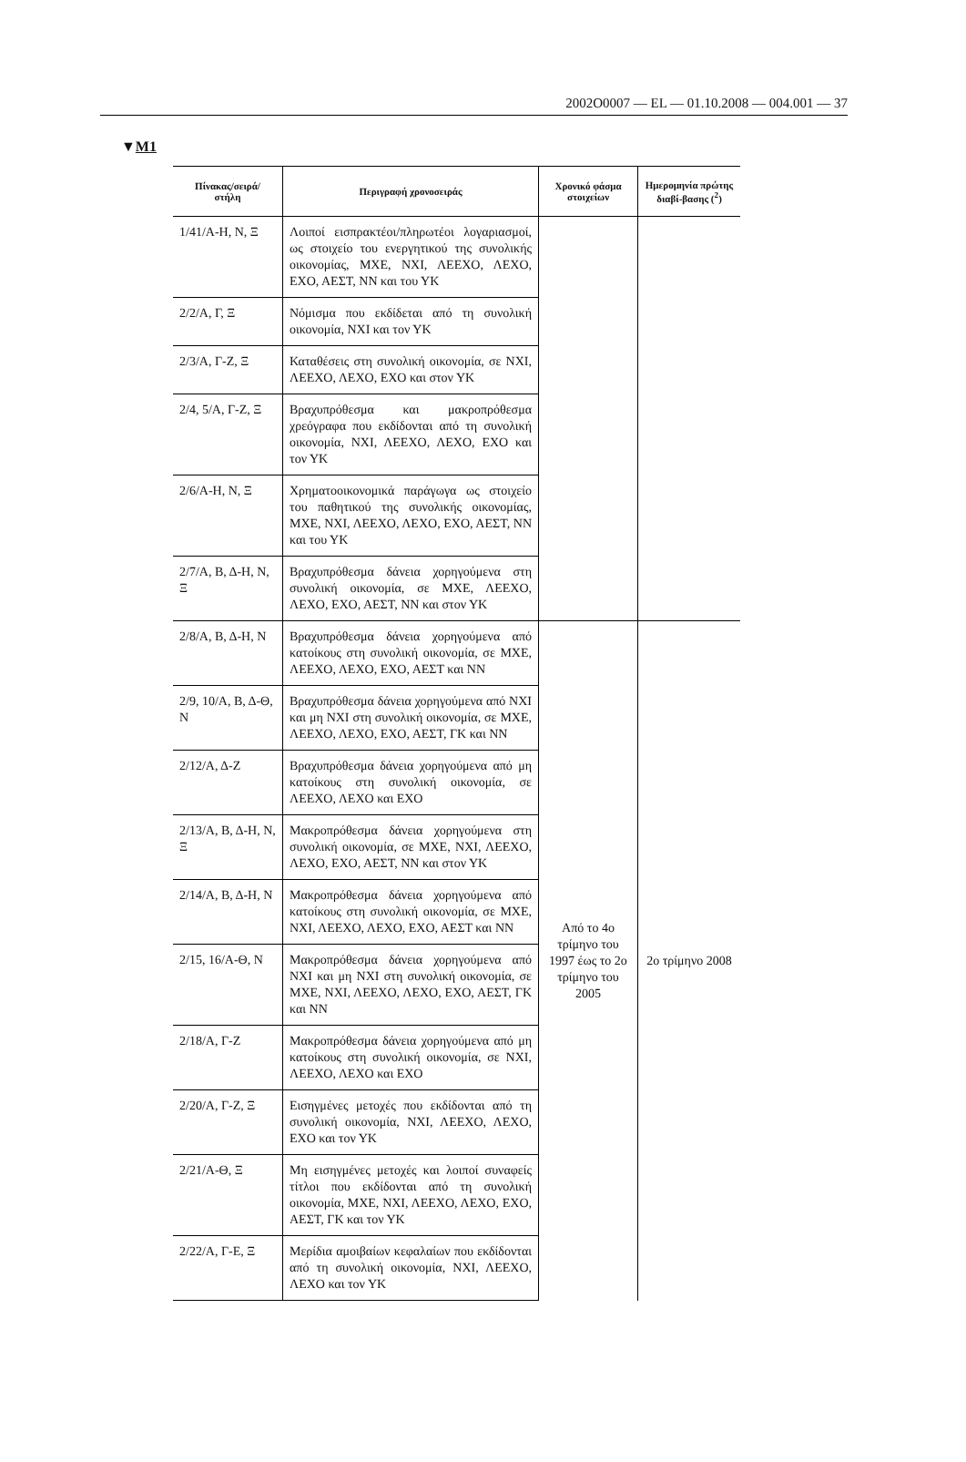2002O0007 — EL — 01.10.2008 — 004.001 — 37
▼M1
| Πίνακας/σειρά/ στήλη | Περιγραφή χρονοσειράς | Χρονικό φάσμα στοιχείων | Ημερομηνία πρώτης διαβί-βασης (<sup>2</sup>) |
| --- | --- | --- | --- |
| 1/41/Α-Η, Ν, Ξ | Λοιποί εισπρακτέοι/πληρωτέοι λογαριασμοί, ως στοιχείο του ενεργητικού της συνολικής οικονομίας, ΜΧΕ, ΝΧΙ, ΛΕΕΧΟ, ΛΕΧΟ, ΕΧΟ, ΑΕΣΤ, ΝΝ και του ΥΚ | | |
| 2/2/Α, Γ, Ξ | Νόμισμα που εκδίδεται από τη συνολική οικονομία, ΝΧΙ και τον ΥΚ | | |
| 2/3/Α, Γ-Ζ, Ξ | Καταθέσεις στη συνολική οικονομία, σε ΝΧΙ, ΛΕΕΧΟ, ΛΕΧΟ, ΕΧΟ και στον ΥΚ | | |
| 2/4, 5/Α, Γ-Ζ, Ξ | Βραχυπρόθεσμα και μακροπρόθεσμα χρεόγραφα που εκδίδονται από τη συνολική οικονομία, ΝΧΙ, ΛΕΕΧΟ, ΛΕΧΟ, ΕΧΟ και τον ΥΚ | | |
| 2/6/Α-Η, Ν, Ξ | Χρηματοοικονομικά παράγωγα ως στοιχείο του παθητικού της συνολικής οικονομίας, ΜΧΕ, ΝΧΙ, ΛΕΕΧΟ, ΛΕΧΟ, ΕΧΟ, ΑΕΣΤ, ΝΝ και του ΥΚ | | |
| 2/7/Α, Β, Δ-Η, Ν, Ξ | Βραχυπρόθεσμα δάνεια χορηγούμενα στη συνολική οικονομία, σε ΜΧΕ, ΛΕΕΧΟ, ΛΕΧΟ, ΕΧΟ, ΑΕΣΤ, ΝΝ και στον ΥΚ | | |
| 2/8/Α, Β, Δ-Η, Ν | Βραχυπρόθεσμα δάνεια χορηγούμενα από κατοίκους στη συνολική οικονομία, σε ΜΧΕ, ΛΕΕΧΟ, ΛΕΧΟ, ΕΧΟ, ΑΕΣΤ και ΝΝ | Από το 4ο τρίμηνο του 1997 έως το 2ο τρίμηνο του 2005 | 2ο τρίμηνο 2008 |
| 2/9, 10/Α, Β, Δ-Θ, Ν | Βραχυπρόθεσμα δάνεια χορηγούμενα από ΝΧΙ και μη ΝΧΙ στη συνολική οικονομία, σε ΜΧΕ, ΛΕΕΧΟ, ΛΕΧΟ, ΕΧΟ, ΑΕΣΤ, ΓΚ και ΝΝ | | |
| 2/12/Α, Δ-Ζ | Βραχυπρόθεσμα δάνεια χορηγούμενα από μη κατοίκους στη συνολική οικονομία, σε ΛΕΕΧΟ, ΛΕΧΟ και ΕΧΟ | | |
| 2/13/Α, Β, Δ-Η, Ν, Ξ | Μακροπρόθεσμα δάνεια χορηγούμενα στη συνολική οικονομία, σε ΜΧΕ, ΝΧΙ, ΛΕΕΧΟ, ΛΕΧΟ, ΕΧΟ, ΑΕΣΤ, ΝΝ και στον ΥΚ | | |
| 2/14/Α, Β, Δ-Η, Ν | Μακροπρόθεσμα δάνεια χορηγούμενα από κατοίκους στη συνολική οικονομία, σε ΜΧΕ, ΝΧΙ, ΛΕΕΧΟ, ΛΕΧΟ, ΕΧΟ, ΑΕΣΤ και ΝΝ | | |
| 2/15, 16/Α-Θ, Ν | Μακροπρόθεσμα δάνεια χορηγούμενα από ΝΧΙ και μη ΝΧΙ στη συνολική οικονομία, σε ΜΧΕ, ΝΧΙ, ΛΕΕΧΟ, ΛΕΧΟ, ΕΧΟ, ΑΕΣΤ, ΓΚ και ΝΝ | | |
| 2/18/Α, Γ-Ζ | Μακροπρόθεσμα δάνεια χορηγούμενα από μη κατοίκους στη συνολική οικονομία, σε ΝΧΙ, ΛΕΕΧΟ, ΛΕΧΟ και ΕΧΟ | | |
| 2/20/Α, Γ-Ζ, Ξ | Εισηγμένες μετοχές που εκδίδονται από τη συνολική οικονομία, ΝΧΙ, ΛΕΕΧΟ, ΛΕΧΟ, ΕΧΟ και τον ΥΚ | | |
| 2/21/Α-Θ, Ξ | Μη εισηγμένες μετοχές και λοιποί συναφείς τίτλοι που εκδίδονται από τη συνολική οικονομία, ΜΧΕ, ΝΧΙ, ΛΕΕΧΟ, ΛΕΧΟ, ΕΧΟ, ΑΕΣΤ, ΓΚ και τον ΥΚ | | |
| 2/22/Α, Γ-Ε, Ξ | Μερίδια αμοιβαίων κεφαλαίων που εκδίδονται από τη συνολική οικονομία, ΝΧΙ, ΛΕΕΧΟ, ΛΕΧΟ και τον ΥΚ | | |